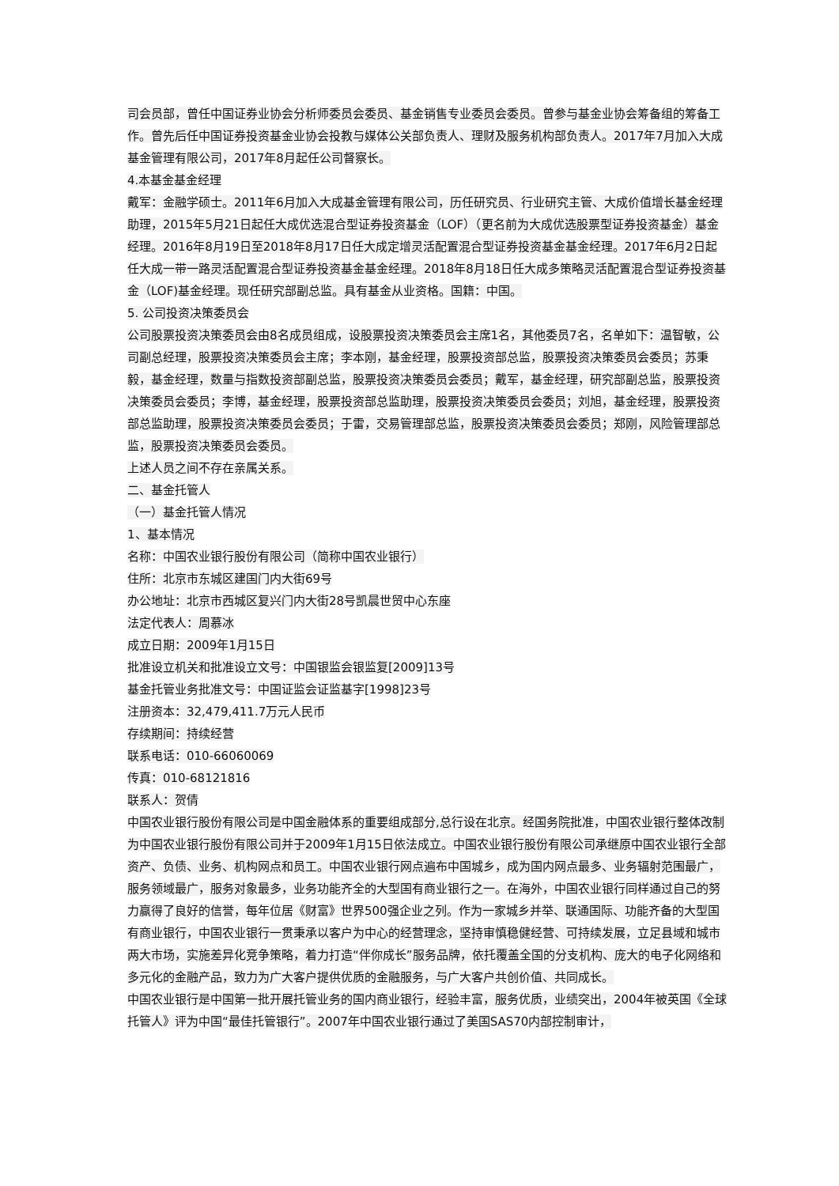司会员部，曾任中国证券业协会分析师委员会委员、基金销售专业委员会委员。曾参与基金业协会筹备组的筹备工作。曾先后任中国证券投资基金业协会投教与媒体公关部负责人、理财及服务机构部负责人。2017年7月加入大成基金管理有限公司，2017年8月起任公司督察长。
4.本基金基金经理
戴军：金融学硕士。2011年6月加入大成基金管理有限公司，历任研究员、行业研究主管、大成价值增长基金经理助理，2015年5月21日起任大成优选混合型证券投资基金（LOF）（更名前为大成优选股票型证券投资基金）基金经理。2016年8月19日至2018年8月17日任大成定增灵活配置混合型证券投资基金基金经理。2017年6月2日起任大成一带一路灵活配置混合型证券投资基金基金经理。2018年8月18日任大成多策略灵活配置混合型证券投资基金（LOF)基金经理。现任研究部副总监。具有基金从业资格。国籍：中国。
5. 公司投资决策委员会
公司股票投资决策委员会由8名成员组成，设股票投资决策委员会主席1名，其他委员7名，名单如下：温智敏，公司副总经理，股票投资决策委员会主席；李本刚，基金经理，股票投资部总监，股票投资决策委员会委员；苏秉毅，基金经理，数量与指数投资部副总监，股票投资决策委员会委员；戴军，基金经理，研究部副总监，股票投资决策委员会委员；李博，基金经理，股票投资部总监助理，股票投资决策委员会委员；刘旭，基金经理，股票投资部总监助理，股票投资决策委员会委员；于雷，交易管理部总监，股票投资决策委员会委员；郑刚，风险管理部总监，股票投资决策委员会委员。
上述人员之间不存在亲属关系。
二、基金托管人
（一）基金托管人情况
1、基本情况
名称：中国农业银行股份有限公司（简称中国农业银行）
住所：北京市东城区建国门内大街69号
办公地址：北京市西城区复兴门内大街28号凯晨世贸中心东座
法定代表人：周慕冰
成立日期：2009年1月15日
批准设立机关和批准设立文号：中国银监会银监复[2009]13号
基金托管业务批准文号：中国证监会证监基字[1998]23号
注册资本：32,479,411.7万元人民币
存续期间：持续经营
联系电话：010-66060069
传真：010-68121816
联系人：贺倩
中国农业银行股份有限公司是中国金融体系的重要组成部分,总行设在北京。经国务院批准，中国农业银行整体改制为中国农业银行股份有限公司并于2009年1月15日依法成立。中国农业银行股份有限公司承继原中国农业银行全部资产、负债、业务、机构网点和员工。中国农业银行网点遍布中国城乡，成为国内网点最多、业务辐射范围最广，服务领域最广，服务对象最多，业务功能齐全的大型国有商业银行之一。在海外，中国农业银行同样通过自己的努力赢得了良好的信誉，每年位居《财富》世界500强企业之列。作为一家城乡并举、联通国际、功能齐备的大型国有商业银行，中国农业银行一贯秉承以客户为中心的经营理念，坚持审慎稳健经营、可持续发展，立足县域和城市两大市场，实施差异化竞争策略，着力打造“伴你成长”服务品牌，依托覆盖全国的分支机构、庞大的电子化网络和多元化的金融产品，致力为广大客户提供优质的金融服务，与广大客户共创价值、共同成长。
中国农业银行是中国第一批开展托管业务的国内商业银行，经验丰富，服务优质，业绩突出，2004年被英国《全球托管人》评为中国“最佳托管银行”。2007年中国农业银行通过了美国SAS70内部控制审计，